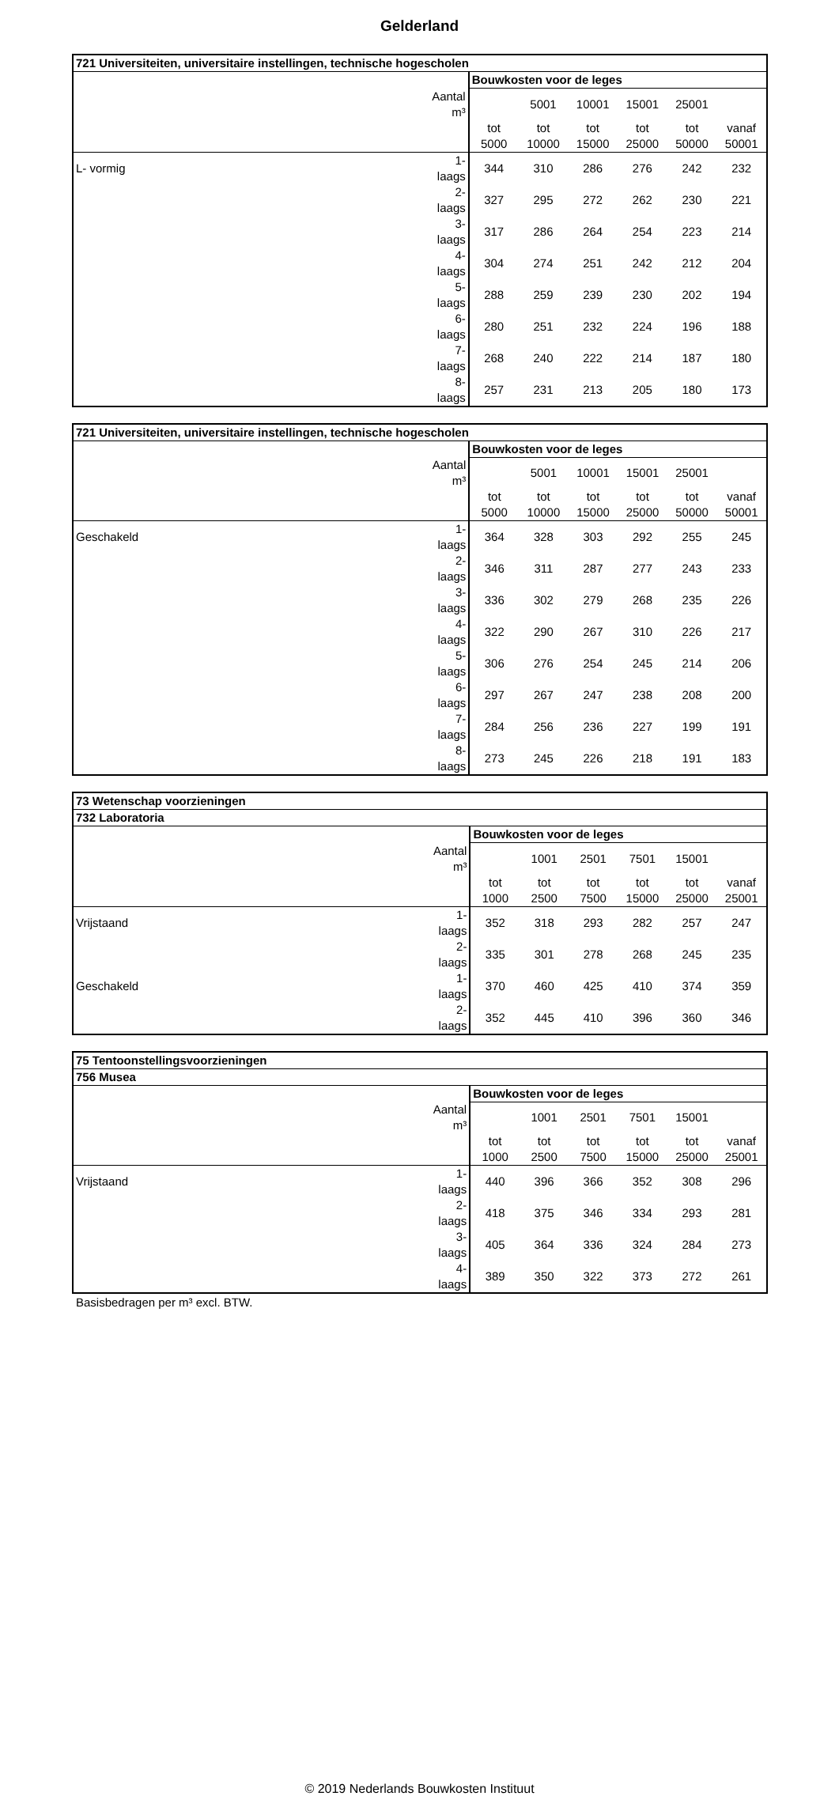Gelderland
| 721 Universiteiten, universitaire instellingen, technische hogescholen | | | | | | | |
| --- | --- | --- | --- | --- | --- | --- | --- |
| | | Bouwkosten voor de leges | | | | | |
| | Aantal m³ | | 5001 | 10001 | 15001 | 25001 | |
| | | tot | tot | tot | tot | tot | vanaf |
| | | 5000 | 10000 | 15000 | 25000 | 50000 | 50001 |
| L- vormig | 1- laags | 344 | 310 | 286 | 276 | 242 | 232 |
| | 2- laags | 327 | 295 | 272 | 262 | 230 | 221 |
| | 3- laags | 317 | 286 | 264 | 254 | 223 | 214 |
| | 4- laags | 304 | 274 | 251 | 242 | 212 | 204 |
| | 5- laags | 288 | 259 | 239 | 230 | 202 | 194 |
| | 6- laags | 280 | 251 | 232 | 224 | 196 | 188 |
| | 7- laags | 268 | 240 | 222 | 214 | 187 | 180 |
| | 8- laags | 257 | 231 | 213 | 205 | 180 | 173 |
| 721 Universiteiten, universitaire instellingen, technische hogescholen | | | | | | | |
| --- | --- | --- | --- | --- | --- | --- | --- |
| | | Bouwkosten voor de leges | | | | | |
| | Aantal m³ | | 5001 | 10001 | 15001 | 25001 | |
| | | tot | tot | tot | tot | tot | vanaf |
| | | 5000 | 10000 | 15000 | 25000 | 50000 | 50001 |
| Geschakeld | 1- laags | 364 | 328 | 303 | 292 | 255 | 245 |
| | 2- laags | 346 | 311 | 287 | 277 | 243 | 233 |
| | 3- laags | 336 | 302 | 279 | 268 | 235 | 226 |
| | 4- laags | 322 | 290 | 267 | 310 | 226 | 217 |
| | 5- laags | 306 | 276 | 254 | 245 | 214 | 206 |
| | 6- laags | 297 | 267 | 247 | 238 | 208 | 200 |
| | 7- laags | 284 | 256 | 236 | 227 | 199 | 191 |
| | 8- laags | 273 | 245 | 226 | 218 | 191 | 183 |
| 73 Wetenschap voorzieningen | | | | | | | |
| --- | --- | --- | --- | --- | --- | --- | --- |
| 732 Laboratoria | | | | | | | |
| | | Bouwkosten voor de leges | | | | | |
| | Aantal m³ | | 1001 | 2501 | 7501 | 15001 | |
| | | tot | tot | tot | tot | tot | vanaf |
| | | 1000 | 2500 | 7500 | 15000 | 25000 | 25001 |
| Vrijstaand | 1- laags | 352 | 318 | 293 | 282 | 257 | 247 |
| | 2- laags | 335 | 301 | 278 | 268 | 245 | 235 |
| Geschakeld | 1- laags | 370 | 460 | 425 | 410 | 374 | 359 |
| | 2- laags | 352 | 445 | 410 | 396 | 360 | 346 |
| 75 Tentoonstellingsvoorzieningen | | | | | | | |
| --- | --- | --- | --- | --- | --- | --- | --- |
| 756 Musea | | | | | | | |
| | | Bouwkosten voor de leges | | | | | |
| | Aantal m³ | | 1001 | 2501 | 7501 | 15001 | |
| | | tot | tot | tot | tot | tot | vanaf |
| | | 1000 | 2500 | 7500 | 15000 | 25000 | 25001 |
| Vrijstaand | 1- laags | 440 | 396 | 366 | 352 | 308 | 296 |
| | 2- laags | 418 | 375 | 346 | 334 | 293 | 281 |
| | 3- laags | 405 | 364 | 336 | 324 | 284 | 273 |
| | 4- laags | 389 | 350 | 322 | 373 | 272 | 261 |
Basisbedragen per m³ excl. BTW.
© 2019 Nederlands Bouwkosten Instituut